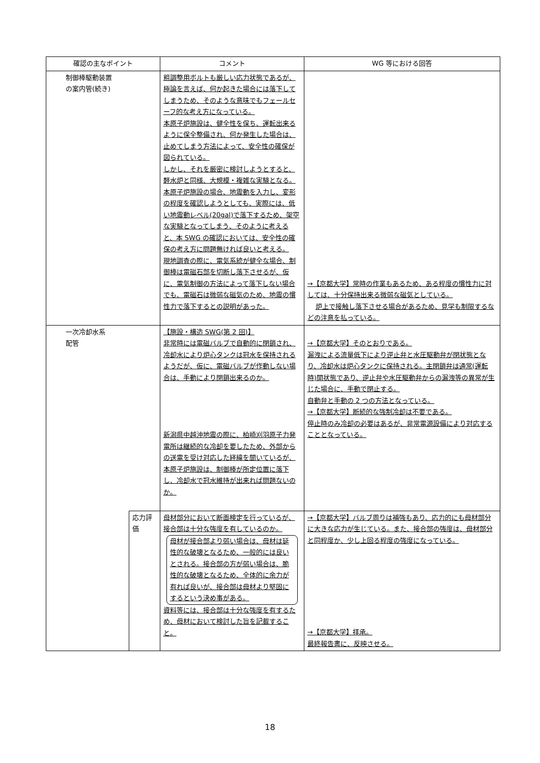| 確認の主なポイント | | コメント | WG 等における回答 |
| --- | --- | --- | --- |
| 制御棒駆動装置 の案内管(続き) | | 粗調整用ボルトも厳しい応力状態であるが、極論を言えば、何か起きた場合には落下してしまうため、そのような意味でもフェールセーフ的な考え方になっている。 本原子炉施設は、健全性を保ち、運転出来るように保全整備され、何か発生した場合は、止めてしまう方法によって、安全性の確保が図られている。 しかし、それを厳密に検討しようとすると、軽水炉と同様、大規模・複雑な実験となる。 本原子炉施設の場合、地震動を入力し、変形の程度を確認しようとしても、実際には、低い地震動レベル(20gal)で落下するため、架空な実験となってしまう、そのように考えると、本 SWG の確認においては、安全性の確保の考え方に問題無ければ良いと考える。 現地調査の際に、電気系統が健全な場合、制御棒は電磁石部を切断し落下させるが、仮に、電気制御の方法によって落下しない場合でも、電磁石は微弱な磁気のため、地震の慣性力で落下するとの説明があった。 | →【京都大学】常時の作業もあるため、ある程度の慣性力に対しては、十分保持出来る微弱な磁気としている。 炉上で接触し落下させる場合があるため、見学も制限するなどの注意を払っている。 |
| 一次冷却水系 配管 | | 【施設・構造 SWG(第 2 回)】 非常時には電磁バルブで自動的に閉鎖され、冷却水により炉心タンクは冠水を保持されるようだが、仮に、電磁バルブが作動しない場合は、手動により閉鎖出来るのか。 新潟県中越沖地震の際に、柏崎刈羽原子力発電所は継続的な冷却を要したため、外部からの送電を受け対応した経緯を聞いているが、本原子炉施設は、制御棒が所定位置に落下し、冷却水で冠水維持が出来れば問題ないのか。 | →【京都大学】そのとおりである。 漏洩による流量低下により逆止弁と水圧駆動弁が閉状態となり、冷却水は炉心タンクに保持される。主閉鎖弁は通常(運転時)開状態であり、逆止弁や水圧駆動弁からの漏洩等の異常が生じた場合に、手動で閉止する。 自動弁と手動の 2 つの方法となっている。 →【京都大学】断続的な強制冷却は不要である。 停止時のみ冷却の必要はあるが、非常電源設備により対応することとなっている。 |
| | 応力評価 | 母材部分において断面検定を行っているが、接合部は十分な強度を有しているのか。 母材が接合部より弱い場合は、母材は延性的な破壊となるため、一般的には良いとされる。接合部の方が弱い場合は、脆性的な破壊となるため、全体的に余力が有れば良いが、接合部は母材より堅固にするという決め事がある。 資料等には、接合部は十分な強度を有するため、母材において検討した旨を記載すること。 | →【京都大学】バルブ周りは補強もあり、応力的にも母材部分に大きな応力が生じている。また、接合部の強度は、母材部分と同程度か、少し上回る程度の強度になっている。 →【京都大学】拝承。 最終報告書に、反映させる。 |
18